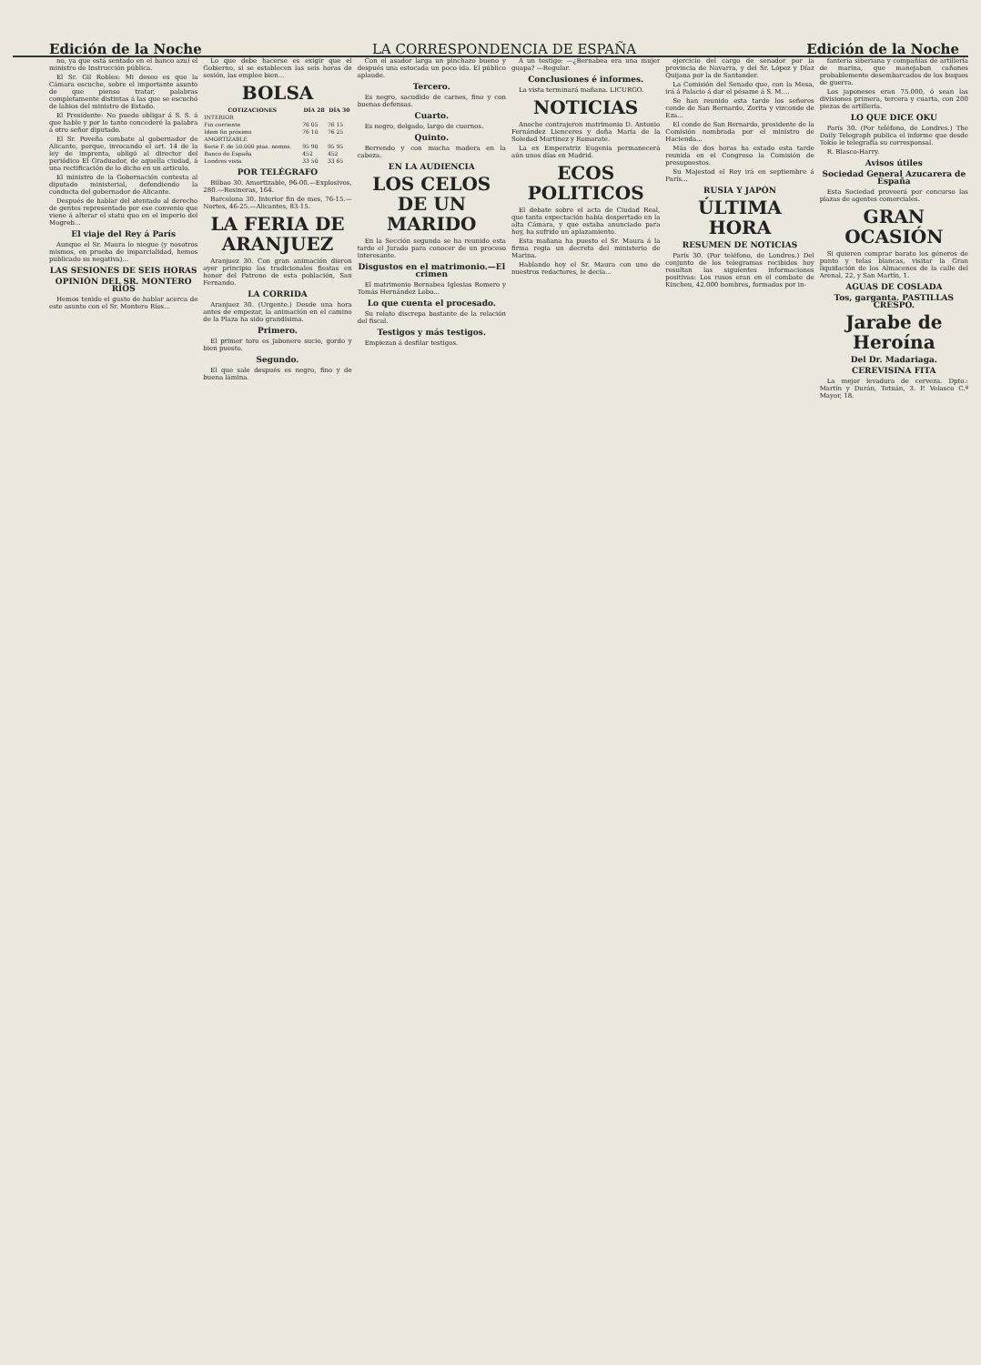Edición de la Noche LA CORRESPONDENCIA DE ESPAÑA Edición de la Noche
no, ya que está sentado en el banco azul el ministro de Instrucción pública.
El Sr. Gil Robles: Mi deseo es que la Cámara escuche, sobre el importante asunto de que pienso tratar, palabras completamente distintas á las que se escuchó de labios del ministro de Estado.
El Presidente: No puedo obligar á S. S. á que hable y por lo tanto concederé la palabra á otro señor diputado.
El Sr. Poveña combate al gobernador de Alicante, porque, invocando el art. 14 de la ley de imprenta, obligó al director del periódico El Graduador, de aquella ciudad, á una rectificación de lo dicho en un artículo.
El ministro de la Gobernación contesta al diputado ministerial, defendiendo la conducta del gobernador de Alicante.
Después de hablar del atentado al derecho de gentes representado por ese convenio que viene á alterar el statu quo en el imperio del Mogreb...
El viaje del Rey á París
Aunque el Sr. Maura lo niegue (y nosotros mismos, en prueba de imparcialidad, hemos publicado su negativa)...
LAS SESIONES DE SEIS HORAS
OPINIÓN DEL SR. MONTERO RÍOS
Hemos tenido el gusto de hablar acerca de este asunto con el Sr. Montero Ríos...
Lo que debe hacerse es exigir que el Gobierno, si se establecen las seis horas de sesión, las emplee bien...
BOLSA
| COTIZACIONES | DÍA 28 | DÍA 30 |
| --- | --- | --- |
| INTERIOR | | |
| Fin corriente | 76 05 | 76 15 |
| Idem fin próximo | 76 10 | 76 25 |
| AMORTIZABLE | | |
| Serie F. de 50.000 ptas. nomns. | 95 90 | 95 95 |
| Banco de España | 452 | 452 |
| Londres vista | 33 50 | 33 65 |
POR TELÉGRAFO
Bilbao 30. Amortizable, 96-00.—Explosivos, 280.—Resineras, 164.
Barcelona 30. Interior fin de mes, 76-15.—Nortes, 46-25.—Alicantes, 83-15.
LA FERIA DE ARANJUEZ
Aranjuez 30. Con gran animación dieron ayer principio las tradicionales fiestas en honor del Patrono de esta población, San Fernando.
LA CORRIDA
Aranjuez 30. (Urgente.) Desde una hora antes de empezar, la animación en el camino de la Plaza ha sido grandísima.
Primero.
El primer toro es jabonero sucio, gordo y bien puesto.
Segundo.
El que sale después es negro, fino y de buena lámina.
Con el asador larga un pinchazo bueno y después una estocada un poco ida. El público aplaude.
Tercero.
Es negro, sacudido de carnes, fino y con buenas defensas.
Cuarto.
Es negro, delgado, largo de cuernos.
Quinto.
Berrendo y con mucha madera en la cabeza.
EN LA AUDIENCIA
LOS CELOS DE UN MARIDO
En la Sección segunda se ha reunido esta tarde el Jurado para conocer de un proceso interesante.
Disgustos en el matrimonio.—El crimen
El matrimonio Bernabea Iglesias Romero y Tomás Hernández Lobo...
Lo que cuenta el procesado.
Su relato discrepa bastante de la relación del fiscal.
Testigos y más testigos.
Empiezan á desfilar testigos.
A un testigo: —¿Bernabea era una mujer guapa? —Regular.
Conclusiones é informes.
La vista terminará mañana. LICURGO.
NOTICIAS
Anoche contrajeron matrimonio D. Antonio Fernández Lienceres y doña María de la Soledad Martínez y Romarate.
La ex Emperatriz Eugenia permanecerá aún unos días en Madrid.
ECOS POLITICOS
El debate sobre el acta de Ciudad Real, que tanta expectación había despertado en la alta Cámara, y que estaba anunciado para hoy, ha sufrido un aplazamiento.
Esta mañana ha puesto el Sr. Maura á la firma regia un decreto del ministerio de Marina.
Hablando hoy el Sr. Maura con uno de nuestros redactores, le decía...
ejercicio del cargo de senador por la provincia de Navarra, y del Sr. López y Díaz Quijana por la de Santander.
La Comisión del Senado que, con la Mesa, irá á Palacio á dar el pésame á S. M....
Se han reunido esta tarde los señores conde de San Bernardo, Zorita y vizconde de Eza...
El conde de San Bernardo, presidente de la Comisión nombrada por el ministro de Hacienda...
Más de dos horas ha estado esta tarde reunida en el Congreso la Comisión de presupuestos.
Su Majestad el Rey irá en septiembre á París...
RUSIA Y JAPÓN
ÚLTIMA HORA
RESUMEN DE NOTICIAS
París 30. (Por teléfono, de Londres.) Del conjunto de los telegramas recibidos hoy resultan las siguientes informaciones positivas: Los rusos eran en el combate de Kincheu, 42.000 hombres, formados por in-
fantería siberiana y compañías de artillería de marina, que manejaban cañones probablemente desembarcados de los buques de guerra.
Los japoneses eran 75.000, ó sean las divisiones primera, tercera y cuarta, con 200 piezas de artillería.
LO QUE DICE OKU
París 30. (Por teléfono, de Londres.) The Daily Telegraph publica el informe que desde Tokio le telegrafía su corresponsal.
R. Blasco-Harry.
Avisos útiles
Sociedad General Azucarera de España
Esta Sociedad proveerá por concurso las plazas de agentes comerciales.
GRAN OCASIÓN
Si quieren comprar barato los géneros de punto y telas blancas, visitar la Gran liquidación de los Almacenes de la calle del Arenal, 22, y San Martín, 1.
AGUAS DE COSLADA
Tos, garganta. PASTILLAS CRESPO.
Jarabe de Heroína
Del Dr. Madariaga.
CEREVISINA FITA
La mejor levadura de cerveza. Dpto.: Martín y Durán, Tetuán, 3. P. Velasco C.ª Mayor, 18.